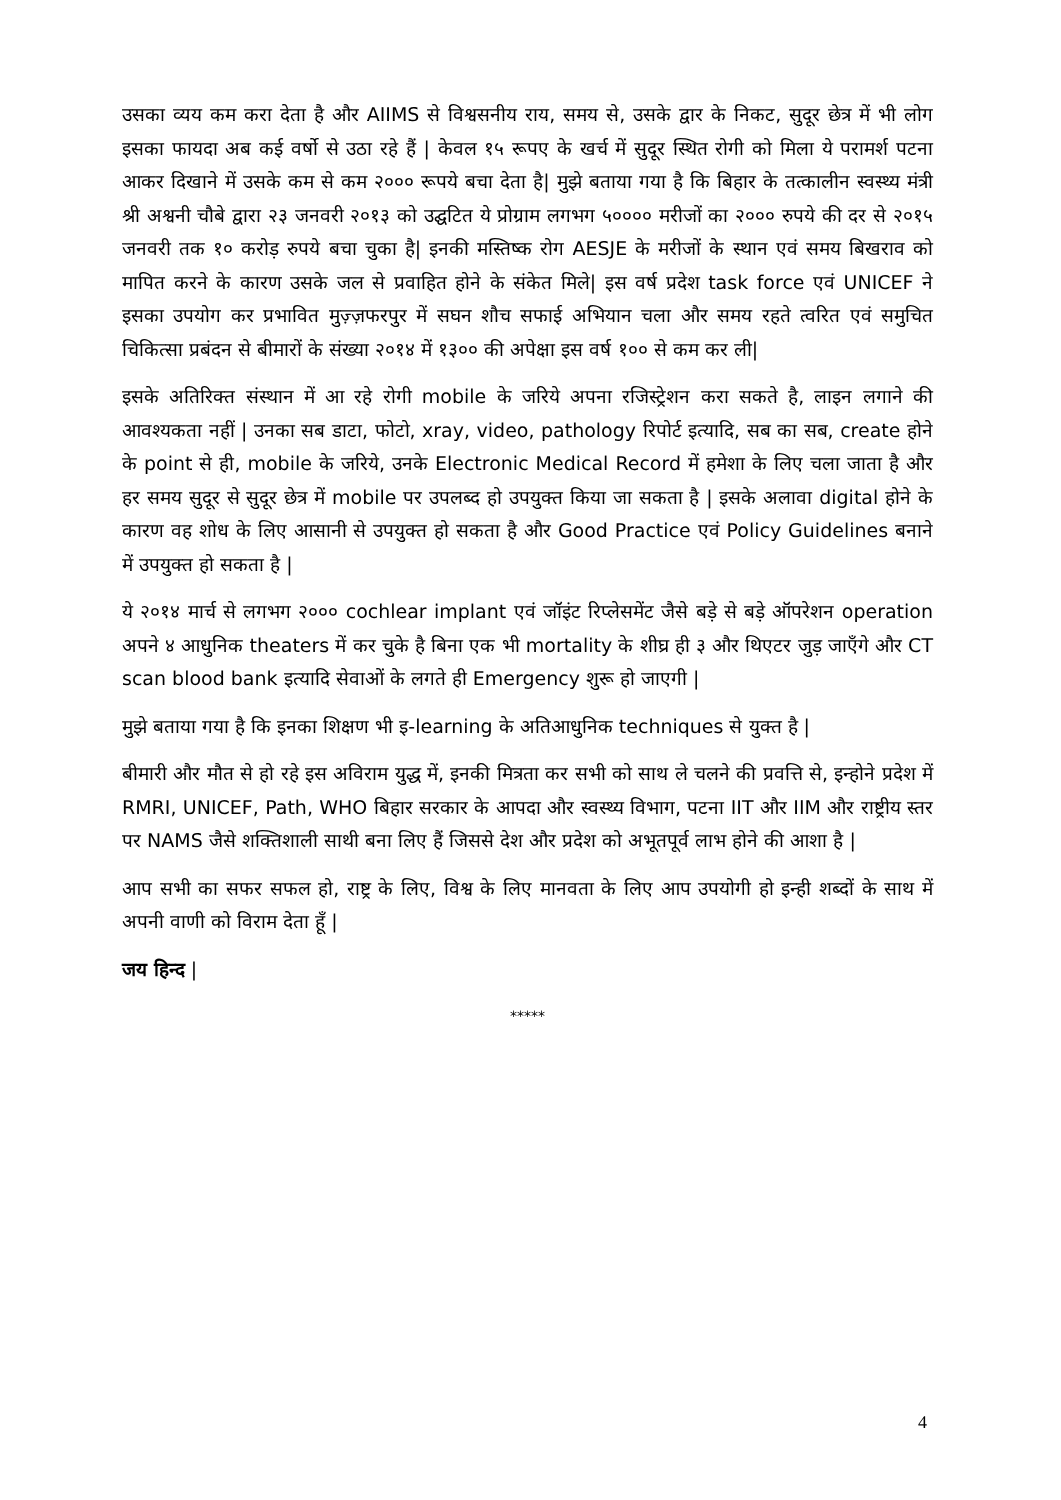उसका व्यय कम करा देता है और AIIMS से विश्वसनीय राय, समय से, उसके द्वार के निकट, सुदूर छेत्र में भी लोग इसका फायदा अब कई वर्षो से उठा रहे हैं | केवल १५ रूपए के खर्च में सुदूर स्थित रोगी को मिला ये परामर्श पटना आकर दिखाने में उसके कम से कम २००० रूपये बचा देता है| मुझे बताया गया है कि बिहार के तत्कालीन स्वस्थ्य मंत्री श्री अश्वनी चौबे द्वारा २३ जनवरी २०१३ को उद्घटित ये प्रोग्राम लगभग ५०००० मरीजों का २००० रुपये की दर से २०१५ जनवरी तक १० करोड़ रुपये बचा चुका है| इनकी मस्तिष्क रोग AESJE के मरीजों के स्थान एवं समय बिखराव को मापित करने के कारण उसके जल से प्रवाहित होने के संकेत मिले| इस वर्ष प्रदेश task force एवं UNICEF ने इसका उपयोग कर प्रभावित मुज़्ज़फरपुर में सघन शौच सफाई अभियान चला और समय रहते त्वरित एवं समुचित चिकित्सा प्रबंदन से बीमारों के संख्या २०१४ में १३०० की अपेक्षा इस वर्ष १०० से कम कर ली|
इसके अतिरिक्त संस्थान में आ रहे रोगी mobile के जरिये अपना रजिस्ट्रेशन करा सकते है, लाइन लगाने की आवश्यकता नहीं | उनका सब डाटा, फोटो, xray, video, pathology रिपोर्ट इत्यादि, सब का सब, create होने के point से ही, mobile के जरिये, उनके Electronic Medical Record में हमेशा के लिए चला जाता है और हर समय सुदूर से सुदूर छेत्र में mobile पर उपलब्द हो उपयुक्त किया जा सकता है | इसके अलावा digital होने के कारण वह शोध के लिए आसानी से उपयुक्त हो सकता है और Good Practice एवं Policy Guidelines बनाने में उपयुक्त हो सकता है |
ये २०१४ मार्च से लगभग २००० cochlear implant एवं जॉइंट रिप्लेसमेंट जैसे बड़े से बड़े ऑपरेशन operation अपने ४ आधुनिक theaters में कर चुके है बिना एक भी mortality के शीघ्र ही ३ और थिएटर जुड़ जाएँगे और CT scan blood bank इत्यादि सेवाओं के लगते ही Emergency शुरू हो जाएगी |
मुझे बताया गया है कि इनका शिक्षण भी इ-learning के अतिआधुनिक techniques से युक्त है |
बीमारी और मौत से हो रहे इस अविराम युद्ध में, इनकी मित्रता कर सभी को साथ ले चलने की प्रवत्ति से, इन्होने प्रदेश में RMRI, UNICEF, Path, WHO बिहार सरकार के आपदा और स्वस्थ्य विभाग, पटना IIT और IIM और राष्ट्रीय स्तर पर NAMS जैसे शक्तिशाली साथी बना लिए हैं जिससे देश और प्रदेश को अभूतपूर्व लाभ होने की आशा है |
आप सभी का सफर सफल हो, राष्ट्र के लिए, विश्व के लिए मानवता के लिए आप उपयोगी हो इन्ही शब्दों के साथ में अपनी वाणी को विराम देता हूँ |
जय हिन्द |
*****
4